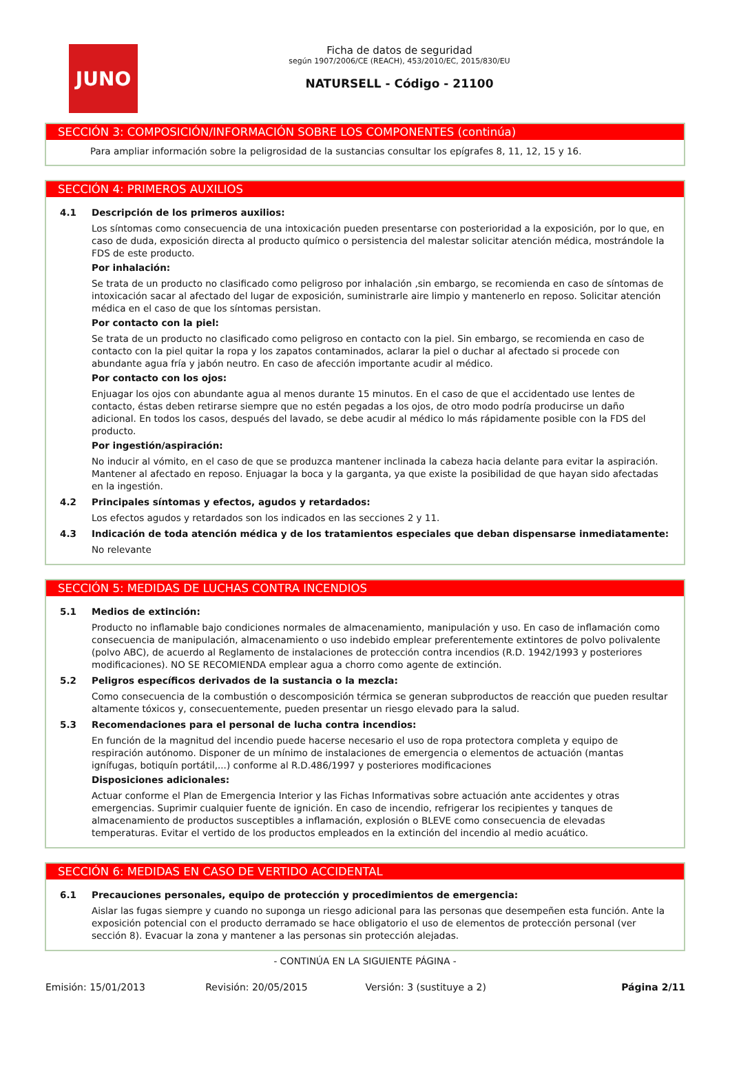JUNO
Ficha de datos de seguridad
según 1907/2006/CE (REACH), 453/2010/EC, 2015/830/EU
NATURSELL - Código - 21100
SECCIÓN 3: COMPOSICIÓN/INFORMACIÓN SOBRE LOS COMPONENTES (continúa)
Para ampliar información sobre la peligrosidad de la sustancias consultar los epígrafes 8, 11, 12, 15 y 16.
SECCIÓN 4: PRIMEROS AUXILIOS
4.1 Descripción de los primeros auxilios:
Los síntomas como consecuencia de una intoxicación pueden presentarse con posterioridad a la exposición, por lo que, en caso de duda, exposición directa al producto químico o persistencia del malestar solicitar atención médica, mostrándole la FDS de este producto.
Por inhalación:
Se trata de un producto no clasificado como peligroso por inhalación ,sin embargo, se recomienda en caso de síntomas de intoxicación sacar al afectado del lugar de exposición, suministrarle aire limpio y mantenerlo en reposo. Solicitar atención médica en el caso de que los síntomas persistan.
Por contacto con la piel:
Se trata de un producto no clasificado como peligroso en contacto con la piel. Sin embargo, se recomienda en caso de contacto con la piel quitar la ropa y los zapatos contaminados, aclarar la piel o duchar al afectado si procede con abundante agua fría y jabón neutro. En caso de afección importante acudir al médico.
Por contacto con los ojos:
Enjuagar los ojos con abundante agua al menos durante 15 minutos. En el caso de que el accidentado use lentes de contacto, éstas deben retirarse siempre que no estén pegadas a los ojos, de otro modo podría producirse un daño adicional. En todos los casos, después del lavado, se debe acudir al médico lo más rápidamente posible con la FDS del producto.
Por ingestión/aspiración:
No inducir al vómito, en el caso de que se produzca mantener inclinada la cabeza hacia delante para evitar la aspiración. Mantener al afectado en reposo. Enjuagar la boca y la garganta, ya que existe la posibilidad de que hayan sido afectadas en la ingestión.
4.2 Principales síntomas y efectos, agudos y retardados:
Los efectos agudos y retardados son los indicados en las secciones 2 y 11.
4.3 Indicación de toda atención médica y de los tratamientos especiales que deban dispensarse inmediatamente:
No relevante
SECCIÓN 5: MEDIDAS DE LUCHAS CONTRA INCENDIOS
5.1 Medios de extinción:
Producto no inflamable bajo condiciones normales de almacenamiento, manipulación y uso. En caso de inflamación como consecuencia de manipulación, almacenamiento o uso indebido emplear preferentemente extintores de polvo polivalente (polvo ABC), de acuerdo al Reglamento de instalaciones de protección contra incendios (R.D. 1942/1993 y posteriores modificaciones). NO SE RECOMIENDA emplear agua a chorro como agente de extinción.
5.2 Peligros específicos derivados de la sustancia o la mezcla:
Como consecuencia de la combustión o descomposición térmica se generan subproductos de reacción que pueden resultar altamente tóxicos y, consecuentemente, pueden presentar un riesgo elevado para la salud.
5.3 Recomendaciones para el personal de lucha contra incendios:
En función de la magnitud del incendio puede hacerse necesario el uso de ropa protectora completa y equipo de respiración autónomo. Disponer de un mínimo de instalaciones de emergencia o elementos de actuación (mantas ignífugas, botiquín portátil,...) conforme al R.D.486/1997 y posteriores modificaciones
Disposiciones adicionales:
Actuar conforme el Plan de Emergencia Interior y las Fichas Informativas sobre actuación ante accidentes y otras emergencias. Suprimir cualquier fuente de ignición. En caso de incendio, refrigerar los recipientes y tanques de almacenamiento de productos susceptibles a inflamación, explosión o BLEVE como consecuencia de elevadas temperaturas. Evitar el vertido de los productos empleados en la extinción del incendio al medio acuático.
SECCIÓN 6: MEDIDAS EN CASO DE VERTIDO ACCIDENTAL
6.1 Precauciones personales, equipo de protección y procedimientos de emergencia:
Aislar las fugas siempre y cuando no suponga un riesgo adicional para las personas que desempeñen esta función. Ante la exposición potencial con el producto derramado se hace obligatorio el uso de elementos de protección personal (ver sección 8). Evacuar la zona y mantener a las personas sin protección alejadas.
- CONTINÚA EN LA SIGUIENTE PÁGINA -
Emisión: 15/01/2013 Revisión: 20/05/2015 Versión: 3 (sustituye a 2) Página 2/11